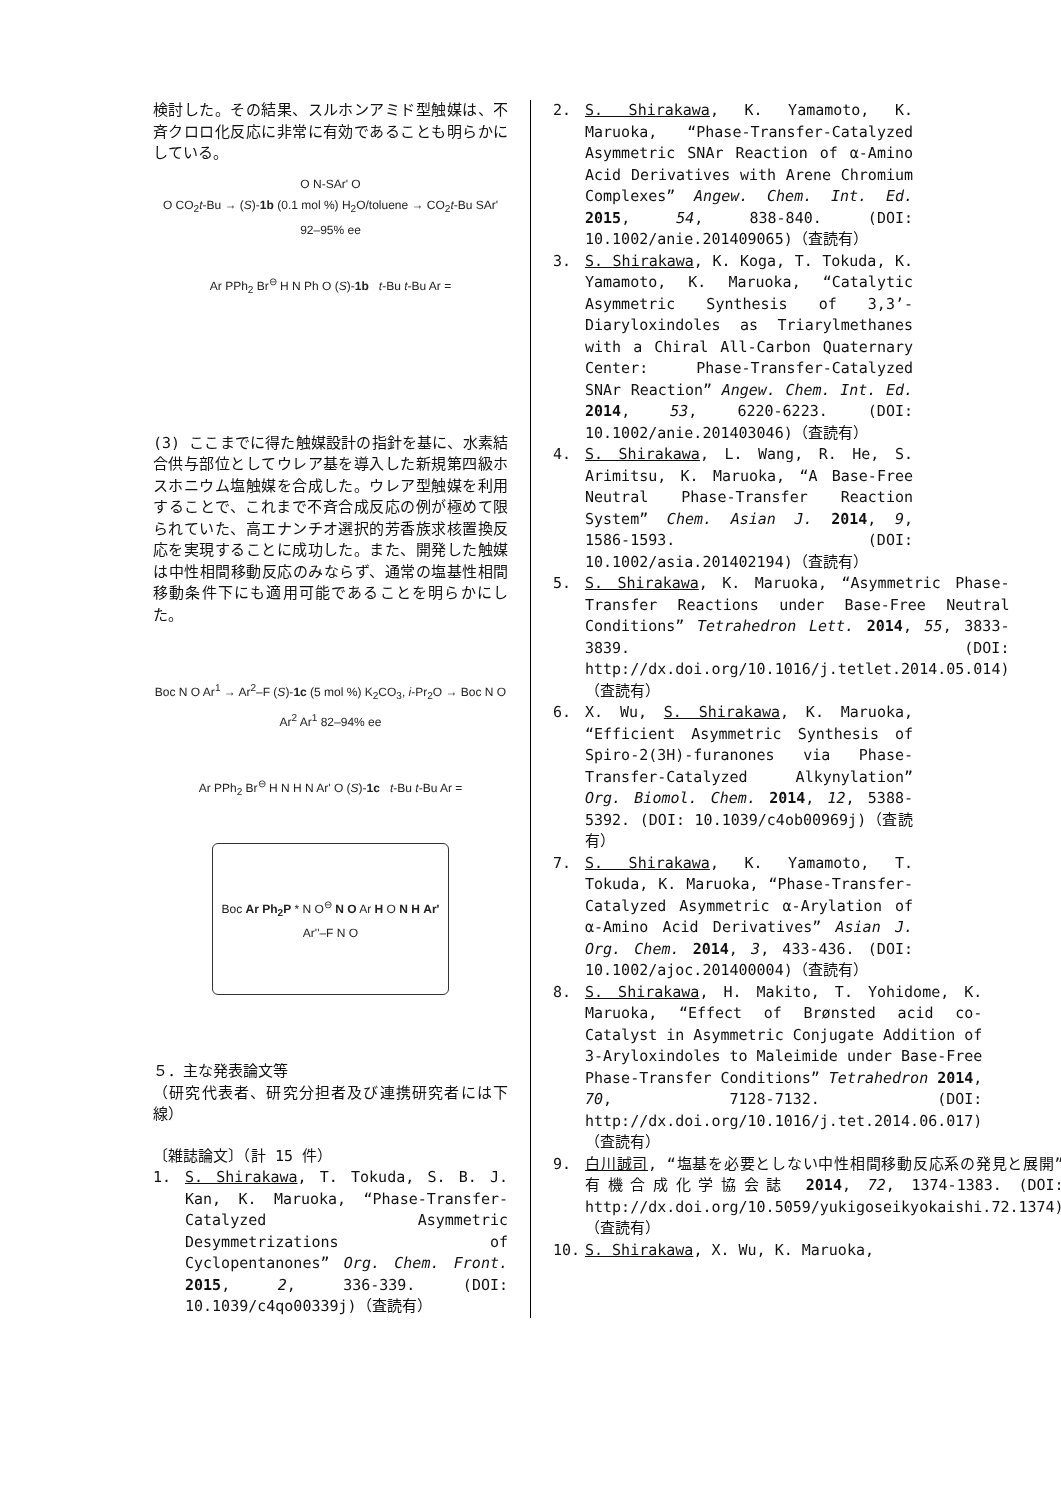検討した。その結果、スルホンアミド型触媒は、不斉クロロ化反応に非常に有効であることも明らかにしている。
O N-SAr' O
O CO<sub>2</sub>t-Bu → (S)-1b (0.1 mol %) H<sub>2</sub>O/toluene → CO<sub>2</sub>t-Bu SAr' 92–95% ee
Ar PPh<sub>2</sub> Br<sup>⊖</sup> H N Ph O (S)-1b t-Bu t-Bu Ar =
(3) ここまでに得た触媒設計の指針を基に、水素結合供与部位としてウレア基を導入した新規第四級ホスホニウム塩触媒を合成した。ウレア型触媒を利用することで、これまで不斉合成反応の例が極めて限られていた、高エナンチオ選択的芳香族求核置換反応を実現することに成功した。また、開発した触媒は中性相間移動反応のみならず、通常の塩基性相間移動条件下にも適用可能であることを明らかにした。
Boc N O Ar<sup>1</sup> → Ar<sup>2</sup>–F (S)-1c (5 mol %) K<sub>2</sub>CO<sub>3</sub>, i-Pr<sub>2</sub>O → Boc N O Ar<sup>2</sup> Ar<sup>1</sup> 82–94% ee
Ar PPh<sub>2</sub> Br<sup>⊖</sup> H N H N Ar' O (S)-1c t-Bu t-Bu Ar =
Boc Ar Ph<sub>2</sub>P * N O<sup>⊖</sup> N O Ar H O N H Ar' Ar''–F N O
５．主な発表論文等
（研究代表者、研究分担者及び連携研究者には下線）
〔雑誌論文〕（計 15 件）
1. S. Shirakawa, T. Tokuda, S. B. J. Kan, K. Maruoka, “Phase-Transfer-Catalyzed Asymmetric Desymmetrizations of Cyclopentanones” Org. Chem. Front. 2015, 2, 336-339. (DOI: 10.1039/c4qo00339j)（査読有）
2. S. Shirakawa, K. Yamamoto, K. Maruoka, “Phase-Transfer-Catalyzed Asymmetric SNAr Reaction of α-Amino Acid Derivatives with Arene Chromium Complexes” Angew. Chem. Int. Ed. 2015, 54, 838-840. (DOI: 10.1002/anie.201409065)（査読有）
3. S. Shirakawa, K. Koga, T. Tokuda, K. Yamamoto, K. Maruoka, “Catalytic Asymmetric Synthesis of 3,3’-Diaryloxindoles as Triarylmethanes with a Chiral All-Carbon Quaternary Center: Phase-Transfer-Catalyzed SNAr Reaction” Angew. Chem. Int. Ed. 2014, 53, 6220-6223. (DOI: 10.1002/anie.201403046)（査読有）
4. S. Shirakawa, L. Wang, R. He, S. Arimitsu, K. Maruoka, “A Base-Free Neutral Phase-Transfer Reaction System” Chem. Asian J. 2014, 9, 1586-1593. (DOI: 10.1002/asia.201402194)（査読有）
5. S. Shirakawa, K. Maruoka, “Asymmetric Phase-Transfer Reactions under Base-Free Neutral Conditions” Tetrahedron Lett. 2014, 55, 3833-3839. (DOI: http://dx.doi.org/10.1016/j.tetlet.2014.05.014)（査読有）
6. X. Wu, S. Shirakawa, K. Maruoka, “Efficient Asymmetric Synthesis of Spiro-2(3H)-furanones via Phase-Transfer-Catalyzed Alkynylation” Org. Biomol. Chem. 2014, 12, 5388-5392. (DOI: 10.1039/c4ob00969j)（査読有）
7. S. Shirakawa, K. Yamamoto, T. Tokuda, K. Maruoka, “Phase-Transfer-Catalyzed Asymmetric α-Arylation of α-Amino Acid Derivatives” Asian J. Org. Chem. 2014, 3, 433-436. (DOI: 10.1002/ajoc.201400004)（査読有）
8. S. Shirakawa, H. Makito, T. Yohidome, K. Maruoka, “Effect of Brønsted acid co-Catalyst in Asymmetric Conjugate Addition of 3-Aryloxindoles to Maleimide under Base-Free Phase-Transfer Conditions” Tetrahedron 2014, 70, 7128-7132. (DOI: http://dx.doi.org/10.1016/j.tet.2014.06.017)（査読有）
9. 白川誠司, “塩基を必要としない中性相間移動反応系の発見と展開” 有機合成化学協会誌 2014, 72, 1374-1383. (DOI: http://dx.doi.org/10.5059/yukigoseikyokaishi.72.1374)（査読有）
10. S. Shirakawa, X. Wu, K. Maruoka,